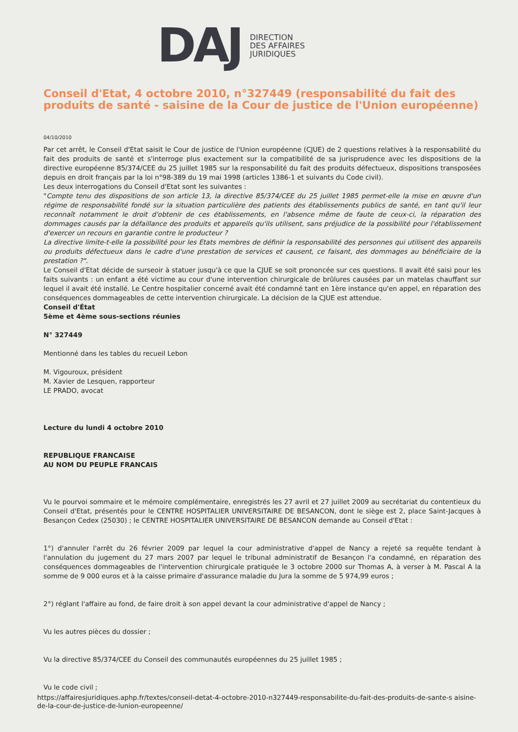DAJ
DIRECTION
DES AFFAIRES
JURIDIQUES
Conseil d'Etat, 4 octobre 2010, n°327449 (responsabilité du fait des produits de santé - saisine de la Cour de justice de l'Union européenne)
04/10/2010
Par cet arrêt, le Conseil d'Etat saisit le Cour de justice de l'Union européenne (CJUE) de 2 questions relatives à la responsabilité du fait des produits de santé et s'interroge plus exactement sur la compatibilité de sa jurisprudence avec les dispositions de la directive européenne 85/374/CEE du 25 juillet 1985 sur la responsabilité du fait des produits défectueux, dispositions transposées depuis en droit français par la loi n°98-389 du 19 mai 1998 (articles 1386-1 et suivants du Code civil).
Les deux interrogations du Conseil d'Etat sont les suivantes :
"Compte tenu des dispositions de son article 13, la directive 85/374/CEE du 25 juillet 1985 permet-elle la mise en œuvre d'un régime de responsabilité fondé sur la situation particulière des patients des établissements publics de santé, en tant qu'il leur reconnaît notamment le droit d'obtenir de ces établissements, en l'absence même de faute de ceux-ci, la réparation des dommages causés par la défaillance des produits et appareils qu'ils utilisent, sans préjudice de la possibilité pour l'établissement d'exercer un recours en garantie contre le producteur ?
La directive limite-t-elle la possibilité pour les Etats membres de définir la responsabilité des personnes qui utilisent des appareils ou produits défectueux dans le cadre d'une prestation de services et causent, ce faisant, des dommages au bénéficiaire de la prestation ?".
Le Conseil d'Etat décide de surseoir à statuer jusqu'à ce que la CJUE se soit prononcée sur ces questions. Il avait été saisi pour les faits suivants : un enfant a été victime au cour d'une intervention chirurgicale de brûlures causées par un matelas chauffant sur lequel il avait été installé. Le Centre hospitalier concerné avait été condamné tant en 1ère instance qu'en appel, en réparation des conséquences dommageables de cette intervention chirurgicale. La décision de la CJUE est attendue.
Conseil d'État
5ème et 4ème sous-sections réunies
N° 327449
Mentionné dans les tables du recueil Lebon
M. Vigouroux, président
M. Xavier de Lesquen, rapporteur
LE PRADO, avocat
Lecture du lundi 4 octobre 2010
REPUBLIQUE FRANCAISE
AU NOM DU PEUPLE FRANCAIS
Vu le pourvoi sommaire et le mémoire complémentaire, enregistrés les 27 avril et 27 juillet 2009 au secrétariat du contentieux du Conseil d'Etat, présentés pour le CENTRE HOSPITALIER UNIVERSITAIRE DE BESANCON, dont le siège est 2, place Saint-Jacques à Besançon Cedex (25030) ; le CENTRE HOSPITALIER UNIVERSITAIRE DE BESANCON demande au Conseil d'Etat :
1°) d'annuler l'arrêt du 26 février 2009 par lequel la cour administrative d'appel de Nancy a rejeté sa requête tendant à l'annulation du jugement du 27 mars 2007 par lequel le tribunal administratif de Besançon l'a condamné, en réparation des conséquences dommageables de l'intervention chirurgicale pratiquée le 3 octobre 2000 sur Thomas A, à verser à M. Pascal A la somme de 9 000 euros et à la caisse primaire d'assurance maladie du Jura la somme de 5 974,99 euros ;
2°) réglant l'affaire au fond, de faire droit à son appel devant la cour administrative d'appel de Nancy ;
Vu les autres pièces du dossier ;
Vu la directive 85/374/CEE du Conseil des communautés européennes du 25 juillet 1985 ;
Vu le code civil ;
https://affairesjuridiques.aphp.fr/textes/conseil-detat-4-octobre-2010-n327449-responsabilite-du-fait-des-produits-de-sante-s aisine-de-la-cour-de-justice-de-lunion-europeenne/